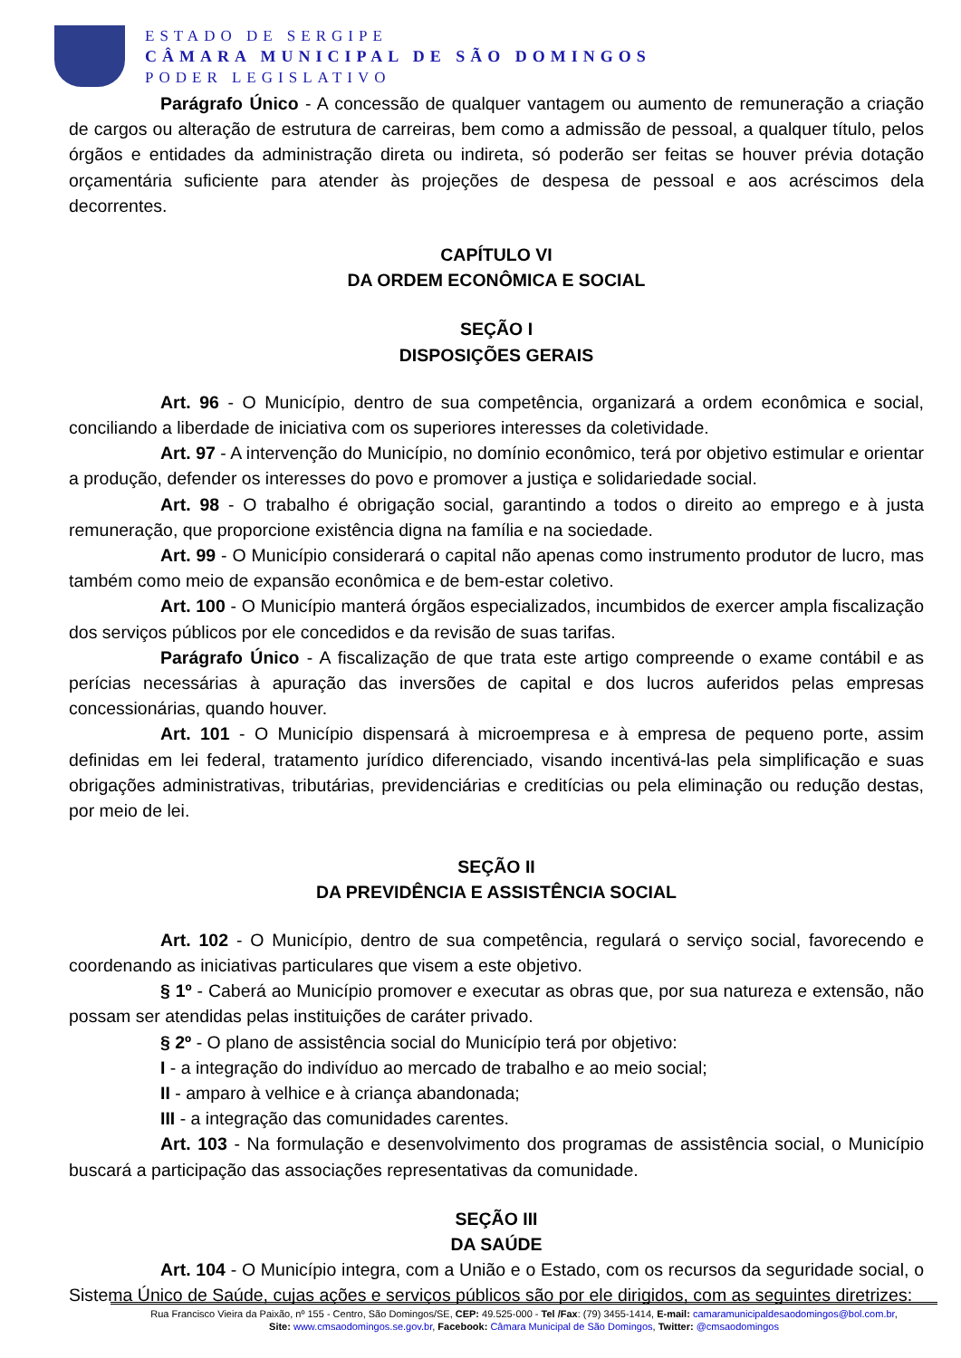ESTADO DE SERGIPE
CÂMARA MUNICIPAL DE SÃO DOMINGOS
PODER LEGISLATIVO
Parágrafo Único - A concessão de qualquer vantagem ou aumento de remuneração a criação de cargos ou alteração de estrutura de carreiras, bem como a admissão de pessoal, a qualquer título, pelos órgãos e entidades da administração direta ou indireta, só poderão ser feitas se houver prévia dotação orçamentária suficiente para atender às projeções de despesa de pessoal e aos acréscimos dela decorrentes.
CAPÍTULO VI
DA ORDEM ECONÔMICA E SOCIAL
SEÇÃO I
DISPOSIÇÕES GERAIS
Art. 96 - O Município, dentro de sua competência, organizará a ordem econômica e social, conciliando a liberdade de iniciativa com os superiores interesses da coletividade.
Art. 97 - A intervenção do Município, no domínio econômico, terá por objetivo estimular e orientar a produção, defender os interesses do povo e promover a justiça e solidariedade social.
Art. 98 - O trabalho é obrigação social, garantindo a todos o direito ao emprego e à justa remuneração, que proporcione existência digna na família e na sociedade.
Art. 99 - O Município considerará o capital não apenas como instrumento produtor de lucro, mas também como meio de expansão econômica e de bem-estar coletivo.
Art. 100 - O Município manterá órgãos especializados, incumbidos de exercer ampla fiscalização dos serviços públicos por ele concedidos e da revisão de suas tarifas.
Parágrafo Único - A fiscalização de que trata este artigo compreende o exame contábil e as perícias necessárias à apuração das inversões de capital e dos lucros auferidos pelas empresas concessionárias, quando houver.
Art. 101 - O Município dispensará à microempresa e à empresa de pequeno porte, assim definidas em lei federal, tratamento jurídico diferenciado, visando incentivá-las pela simplificação e suas obrigações administrativas, tributárias, previdenciárias e creditícias ou pela eliminação ou redução destas, por meio de lei.
SEÇÃO II
DA PREVIDÊNCIA E ASSISTÊNCIA SOCIAL
Art. 102 - O Município, dentro de sua competência, regulará o serviço social, favorecendo e coordenando as iniciativas particulares que visem a este objetivo.
§ 1º - Caberá ao Município promover e executar as obras que, por sua natureza e extensão, não possam ser atendidas pelas instituições de caráter privado.
§ 2º - O plano de assistência social do Município terá por objetivo:
I - a integração do indivíduo ao mercado de trabalho e ao meio social;
II - amparo à velhice e à criança abandonada;
III - a integração das comunidades carentes.
Art. 103 - Na formulação e desenvolvimento dos programas de assistência social, o Município buscará a participação das associações representativas da comunidade.
SEÇÃO III
DA SAÚDE
Art. 104 - O Município integra, com a União e o Estado, com os recursos da seguridade social, o Sistema Único de Saúde, cujas ações e serviços públicos são por ele dirigidos, com as seguintes diretrizes:
Rua Francisco Vieira da Paixão, nº 155 - Centro, São Domingos/SE, CEP: 49.525-000 - Tel /Fax: (79) 3455-1414, E-mail: camaramunicipaldesaodomingos@bol.com.br,
Site: www.cmsaodomingos.se.gov.br, Facebook: Câmara Municipal de São Domingos, Twitter: @cmsaodomingos